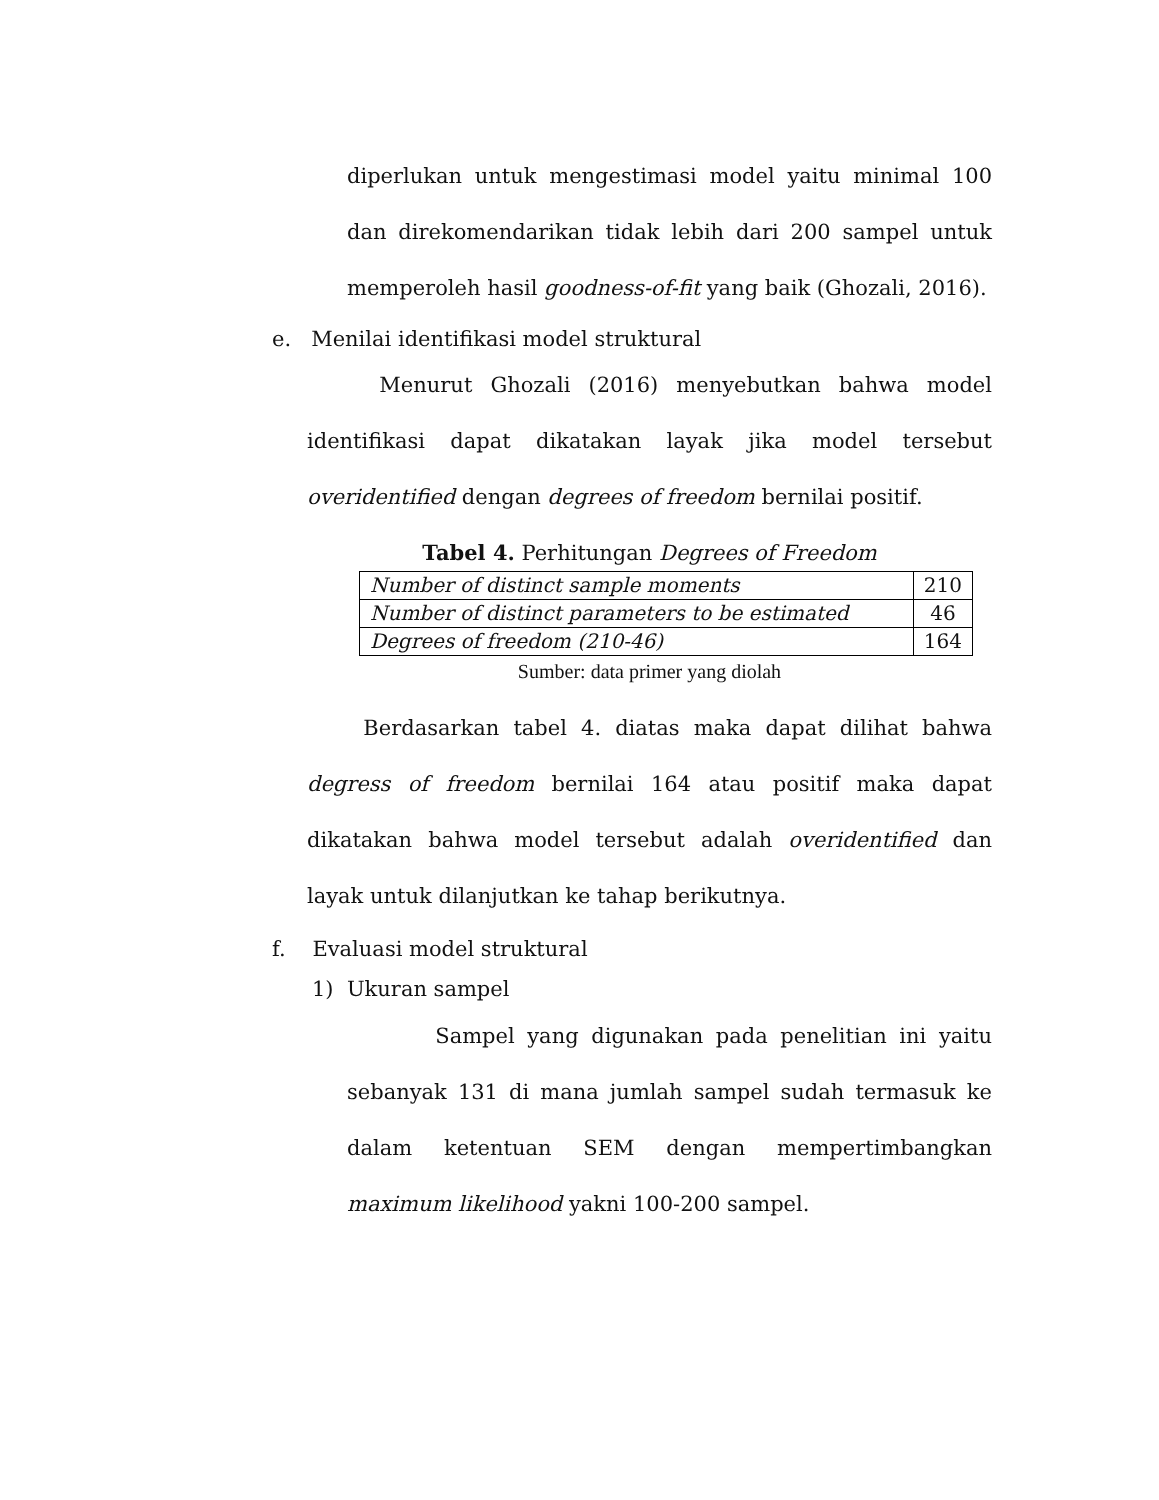diperlukan untuk mengestimasi model yaitu minimal 100 dan direkomendarikan tidak lebih dari 200 sampel untuk memperoleh hasil goodness-of-fit yang baik (Ghozali, 2016).
e. Menilai identifikasi model struktural
Menurut Ghozali (2016) menyebutkan bahwa model identifikasi dapat dikatakan layak jika model tersebut overidentified dengan degrees of freedom bernilai positif.
Tabel 4. Perhitungan Degrees of Freedom
| Number of distinct sample moments | 210 |
| Number of distinct parameters to be estimated | 46 |
| Degrees of freedom (210-46) | 164 |
Sumber: data primer yang diolah
Berdasarkan tabel 4. diatas maka dapat dilihat bahwa degress of freedom bernilai 164 atau positif maka dapat dikatakan bahwa model tersebut adalah overidentified dan layak untuk dilanjutkan ke tahap berikutnya.
f. Evaluasi model struktural
1) Ukuran sampel
Sampel yang digunakan pada penelitian ini yaitu sebanyak 131 di mana jumlah sampel sudah termasuk ke dalam ketentuan SEM dengan mempertimbangkan maximum likelihood yakni 100-200 sampel.